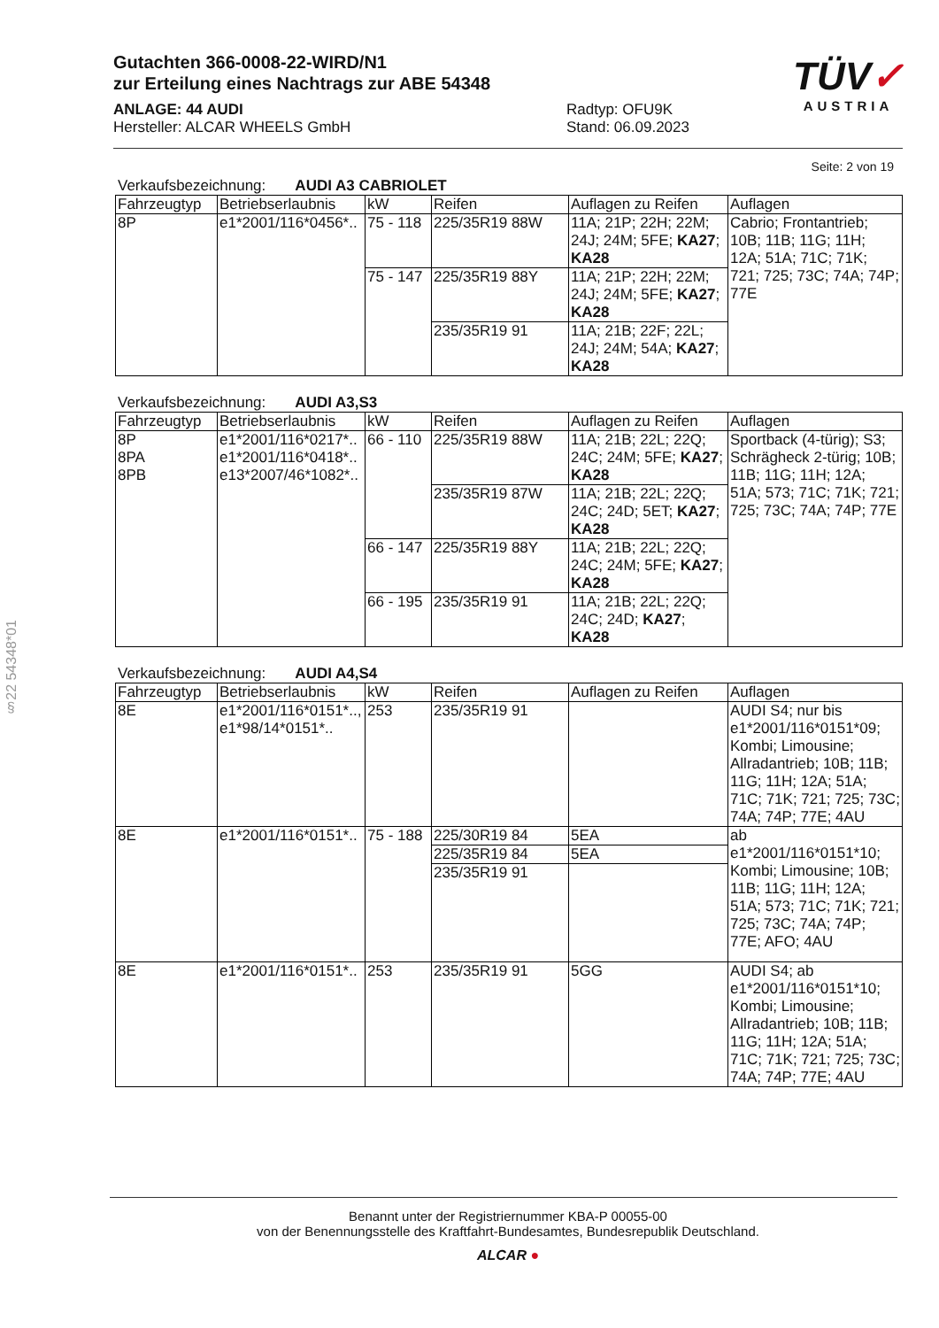Gutachten 366-0008-22-WIRD/N1
zur Erteilung eines Nachtrags zur ABE 54348
ANLAGE: 44 AUDI
Hersteller: ALCAR WHEELS GmbH
Radtyp: OFU9K
Stand: 06.09.2023
TÜV✓
AUSTRIA
§22 54348*01
Seite: 2 von 19
Verkaufsbezeichnung: AUDI A3 CABRIOLET
| Fahrzeugtyp | Betriebserlaubnis | kW | Reifen | Auflagen zu Reifen | Auflagen |
| 8P | e1*2001/116*0456*.. | 75 - 118 | 225/35R19 88W | 11A; 21P; 22H; 22M; 24J; 24M; 5FE; KA27 ; KA28 | Cabrio; Frontantrieb; 10B; 11B; 11G; 11H; 12A; 51A; 71C; 71K; 721; 725; 73C; 74A; 74P; 77E |
| | | 75 - 147 | 225/35R19 88Y | 11A; 21P; 22H; 22M; 24J; 24M; 5FE; KA27 ; KA28 | |
| | | | 235/35R19 91 | 11A; 21B; 22F; 22L; 24J; 24M; 54A; KA27 ; KA28 | |
Verkaufsbezeichnung: AUDI A3,S3
| Fahrzeugtyp | Betriebserlaubnis | kW | Reifen | Auflagen zu Reifen | Auflagen |
| 8P 8PA 8PB | e1*2001/116*0217*.. e1*2001/116*0418*.. e13*2007/46*1082*.. | 66 - 110 | 225/35R19 88W | 11A; 21B; 22L; 22Q; 24C; 24M; 5FE; KA27 ; KA28 | Sportback (4-türig); S3; Schrägheck 2-türig; 10B; 11B; 11G; 11H; 12A; 51A; 573; 71C; 71K; 721; 725; 73C; 74A; 74P; 77E |
| | | | 235/35R19 87W | 11A; 21B; 22L; 22Q; 24C; 24D; 5ET; KA27 ; KA28 | |
| | | 66 - 147 | 225/35R19 88Y | 11A; 21B; 22L; 22Q; 24C; 24M; 5FE; KA27 ; KA28 | |
| | | 66 - 195 | 235/35R19 91 | 11A; 21B; 22L; 22Q; 24C; 24D; KA27 ; KA28 | |
Verkaufsbezeichnung: AUDI A4,S4
| Fahrzeugtyp | Betriebserlaubnis | kW | Reifen | Auflagen zu Reifen | Auflagen |
| 8E | e1*2001/116*0151*.., e1*98/14*0151*.. | 253 | 235/35R19 91 | | AUDI S4; nur bis e1*2001/116*0151*09; Kombi; Limousine; Allradantrieb; 10B; 11B; 11G; 11H; 12A; 51A; 71C; 71K; 721; 725; 73C; 74A; 74P; 77E; 4AU |
| 8E | e1*2001/116*0151*.. | 75 - 188 | 225/30R19 84 | 5EA | ab e1*2001/116*0151*10; Kombi; Limousine; 10B; 11B; 11G; 11H; 12A; 51A; 573; 71C; 71K; 721; 725; 73C; 74A; 74P; 77E; AFO; 4AU |
| | | | 225/35R19 84 | 5EA | |
| | | | 235/35R19 91 | | |
| 8E | e1*2001/116*0151*.. | 253 | 235/35R19 91 | 5GG | AUDI S4; ab e1*2001/116*0151*10; Kombi; Limousine; Allradantrieb; 10B; 11B; 11G; 11H; 12A; 51A; 71C; 71K; 721; 725; 73C; 74A; 74P; 77E; 4AU |
Benannt unter der Registriernummer KBA-P 00055-00
von der Benennungsstelle des Kraftfahrt-Bundesamtes, Bundesrepublik Deutschland.
ALCAR ●